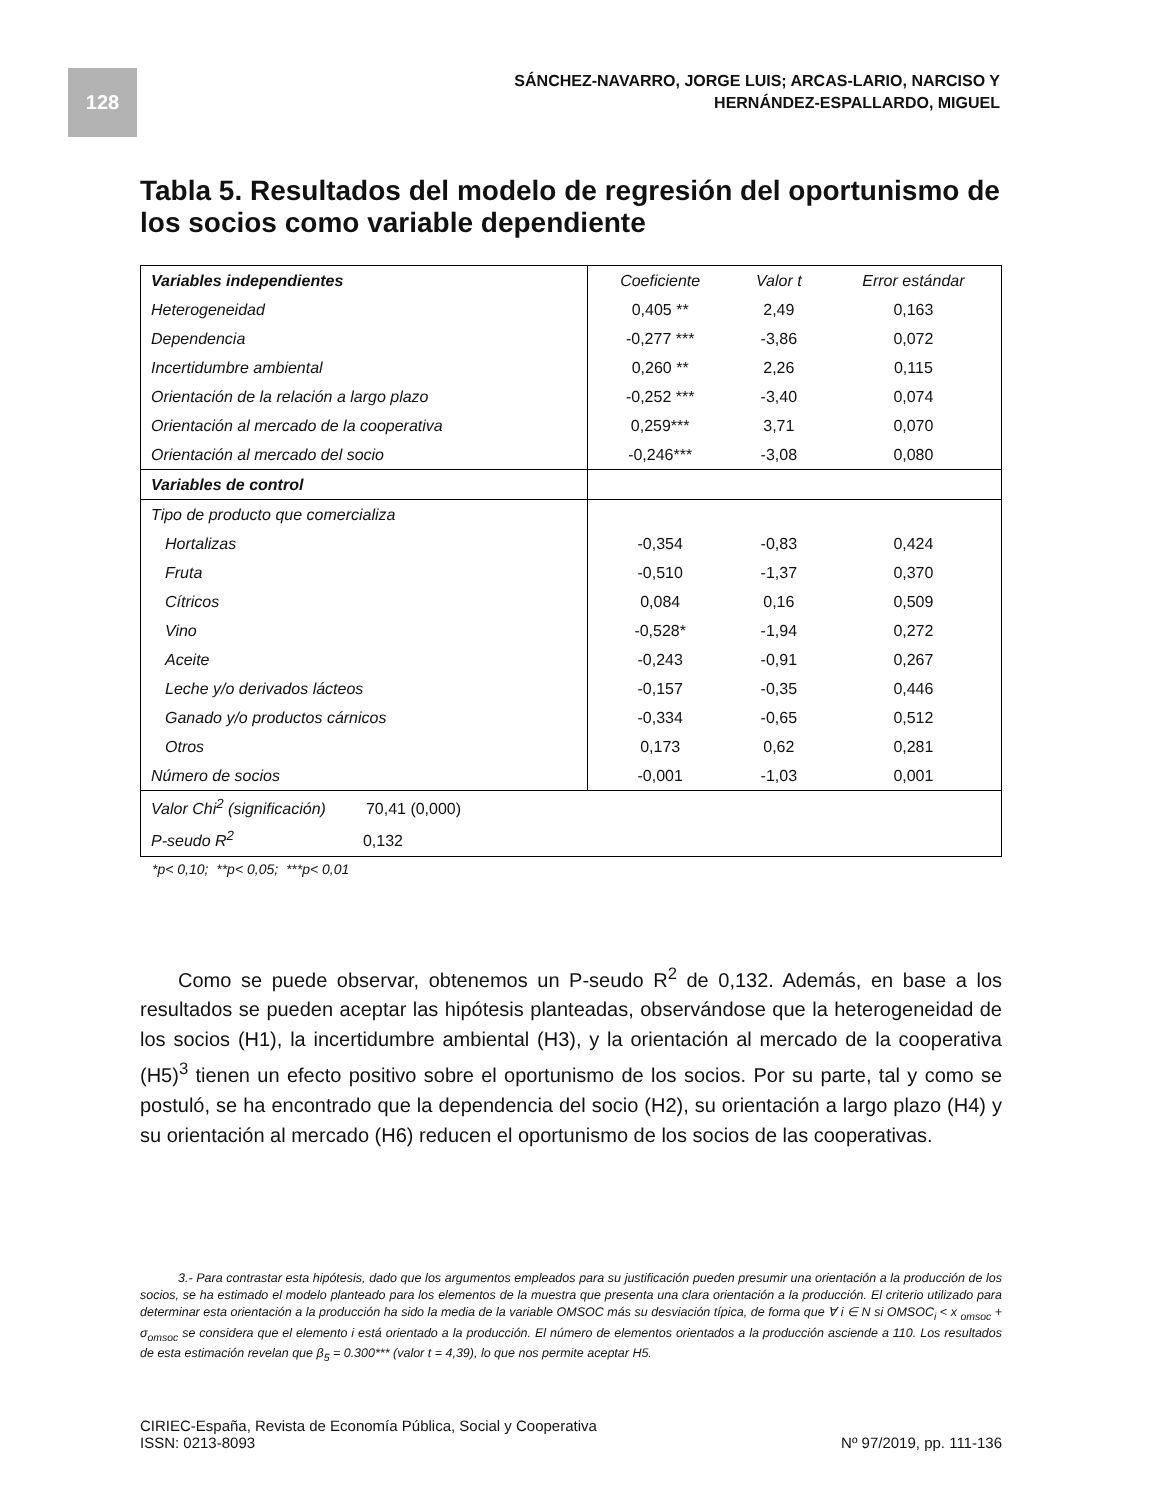128
SÁNCHEZ-NAVARRO, JORGE LUIS; ARCAS-LARIO, NARCISO Y
HERNÁNDEZ-ESPALLARDO, MIGUEL
Tabla 5. Resultados del modelo de regresión del oportunismo de los socios como variable dependiente
| Variables independientes | Coeficiente | Valor t | Error estándar |
| --- | --- | --- | --- |
| Heterogeneidad | 0,405 ** | 2,49 | 0,163 |
| Dependencia | -0,277 *** | -3,86 | 0,072 |
| Incertidumbre ambiental | 0,260 ** | 2,26 | 0,115 |
| Orientación de la relación a largo plazo | -0,252 *** | -3,40 | 0,074 |
| Orientación al mercado de la cooperativa | 0,259*** | 3,71 | 0,070 |
| Orientación al mercado del socio | -0,246*** | -3,08 | 0,080 |
| Variables de control | | | |
| Tipo de producto que comercializa | | | |
| Hortalizas | -0,354 | -0,83 | 0,424 |
| Fruta | -0,510 | -1,37 | 0,370 |
| Cítricos | 0,084 | 0,16 | 0,509 |
| Vino | -0,528* | -1,94 | 0,272 |
| Aceite | -0,243 | -0,91 | 0,267 |
| Leche y/o derivados lácteos | -0,157 | -0,35 | 0,446 |
| Ganado y/o productos cárnicos | -0,334 | -0,65 | 0,512 |
| Otros | 0,173 | 0,62 | 0,281 |
| Número de socios | -0,001 | -1,03 | 0,001 |
| Valor Chi<sup>2</sup> (significación) 70,41 (0,000) | | | |
| P-seudo R<sup>2</sup> 0,132 | | | |
*p< 0,10; **p< 0,05; ***p< 0,01
Como se puede observar, obtenemos un P-seudo R<sup>2</sup> de 0,132. Además, en base a los resultados se pueden aceptar las hipótesis planteadas, observándose que la heterogeneidad de los socios (H1), la incertidumbre ambiental (H3), y la orientación al mercado de la cooperativa (H5)<sup>3</sup> tienen un efecto positivo sobre el oportunismo de los socios. Por su parte, tal y como se postuló, se ha encontrado que la dependencia del socio (H2), su orientación a largo plazo (H4) y su orientación al mercado (H6) reducen el oportunismo de los socios de las cooperativas.
3.- Para contrastar esta hipótesis, dado que los argumentos empleados para su justificación pueden presumir una orientación a la producción de los socios, se ha estimado el modelo planteado para los elementos de la muestra que presenta una clara orientación a la producción. El criterio utilizado para determinar esta orientación a la producción ha sido la media de la variable OMSOC más su desviación típica, de forma que ∀ i ∈ N si OMSOC<sub>i</sub> < x <sub>omsoc</sub> + σ<sub>omsoc</sub> se considera que el elemento i está orientado a la producción. El número de elementos orientados a la producción asciende a 110. Los resultados de esta estimación revelan que β<sub>5</sub> = 0.300*** (valor t = 4,39), lo que nos permite aceptar H5.
CIRIEC-España, Revista de Economía Pública, Social y Cooperativa
ISSN: 0213-8093
Nº 97/2019, pp. 111-136